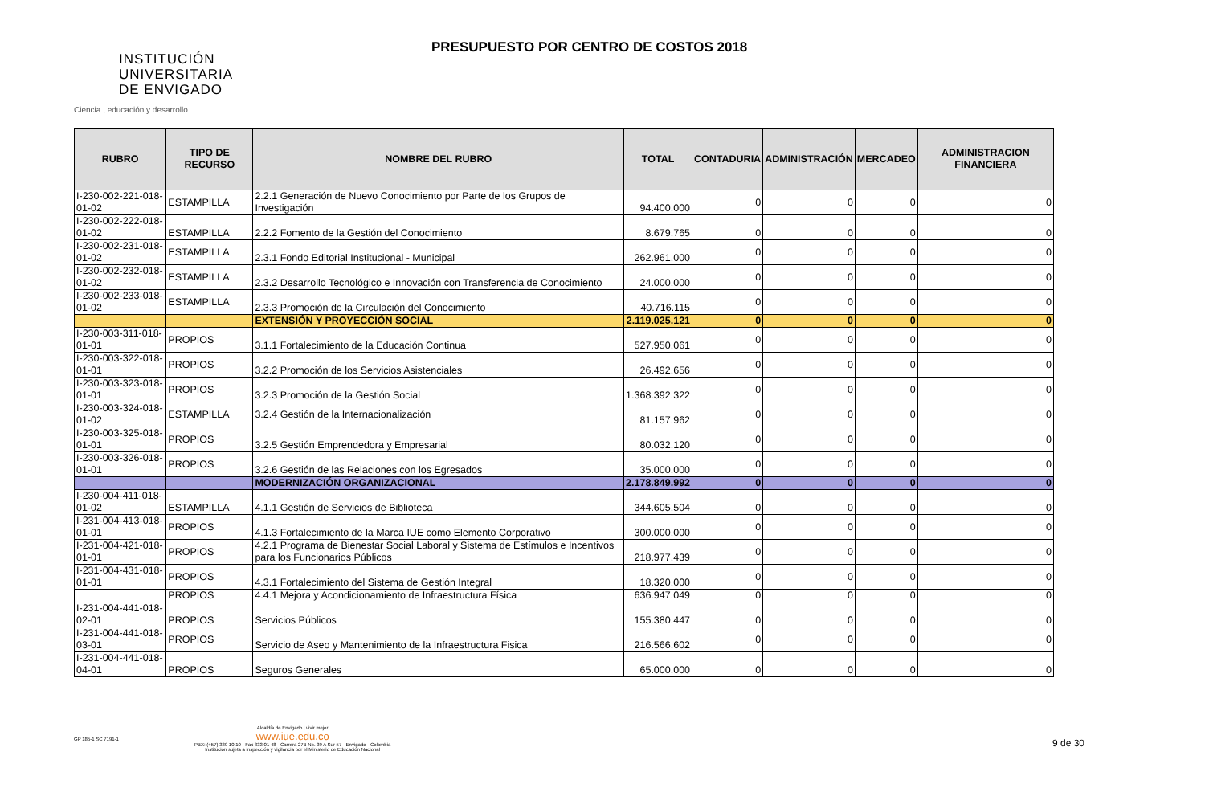INSTITUCIÓN
UNIVERSITARIA
DE ENVIGADO
Ciencia , educación y desarrollo
PRESUPUESTO POR CENTRO DE COSTOS 2018
| RUBRO | TIPO DE RECURSO | NOMBRE DEL RUBRO | TOTAL | CONTADURIA | ADMINISTRACIÓN | MERCADEO | ADMINISTRACION FINANCIERA |
| --- | --- | --- | --- | --- | --- | --- | --- |
| I-230-002-221-018-01-02 | ESTAMPILLA | 2.2.1 Generación de Nuevo Conocimiento por Parte de los Grupos de Investigación | 94.400.000 | 0 | 0 | 0 | 0 |
| I-230-002-222-018-01-02 | ESTAMPILLA | 2.2.2 Fomento de la Gestión del Conocimiento | 8.679.765 | 0 | 0 | 0 | 0 |
| I-230-002-231-018-01-02 | ESTAMPILLA | 2.3.1 Fondo Editorial Institucional - Municipal | 262.961.000 | 0 | 0 | 0 | 0 |
| I-230-002-232-018-01-02 | ESTAMPILLA | 2.3.2 Desarrollo Tecnológico e Innovación con Transferencia de Conocimiento | 24.000.000 | 0 | 0 | 0 | 0 |
| I-230-002-233-018-01-02 | ESTAMPILLA | 2.3.3 Promoción de la Circulación del Conocimiento | 40.716.115 | 0 | 0 | 0 | 0 |
| | | EXTENSIÓN Y PROYECCIÓN SOCIAL | 2.119.025.121 | 0 | 0 | 0 | 0 |
| I-230-003-311-018-01-01 | PROPIOS | 3.1.1 Fortalecimiento de la Educación Continua | 527.950.061 | 0 | 0 | 0 | 0 |
| I-230-003-322-018-01-01 | PROPIOS | 3.2.2 Promoción de los Servicios Asistenciales | 26.492.656 | 0 | 0 | 0 | 0 |
| I-230-003-323-018-01-01 | PROPIOS | 3.2.3 Promoción de la Gestión Social | 1.368.392.322 | 0 | 0 | 0 | 0 |
| I-230-003-324-018-01-02 | ESTAMPILLA | 3.2.4 Gestión de la Internacionalización | 81.157.962 | 0 | 0 | 0 | 0 |
| I-230-003-325-018-01-01 | PROPIOS | 3.2.5 Gestión Emprendedora y Empresarial | 80.032.120 | 0 | 0 | 0 | 0 |
| I-230-003-326-018-01-01 | PROPIOS | 3.2.6 Gestión de las Relaciones con los Egresados | 35.000.000 | 0 | 0 | 0 | 0 |
| | | MODERNIZACIÓN ORGANIZACIONAL | 2.178.849.992 | 0 | 0 | 0 | 0 |
| I-230-004-411-018-01-02 | ESTAMPILLA | 4.1.1 Gestión de Servicios de Biblioteca | 344.605.504 | 0 | 0 | 0 | 0 |
| I-231-004-413-018-01-01 | PROPIOS | 4.1.3 Fortalecimiento de la Marca IUE como Elemento Corporativo | 300.000.000 | 0 | 0 | 0 | 0 |
| I-231-004-421-018-01-01 | PROPIOS | 4.2.1 Programa de Bienestar Social Laboral y Sistema de Estímulos e Incentivos para los Funcionarios Públicos | 218.977.439 | 0 | 0 | 0 | 0 |
| I-231-004-431-018-01-01 | PROPIOS | 4.3.1 Fortalecimiento del Sistema de Gestión Integral | 18.320.000 | 0 | 0 | 0 | 0 |
| | PROPIOS | 4.4.1 Mejora y Acondicionamiento de Infraestructura Física | 636.947.049 | 0 | 0 | 0 | 0 |
| I-231-004-441-018-02-01 | PROPIOS | Servicios Públicos | 155.380.447 | 0 | 0 | 0 | 0 |
| I-231-004-441-018-03-01 | PROPIOS | Servicio de Aseo y Mantenimiento de la Infraestructura Fisica | 216.566.602 | 0 | 0 | 0 | 0 |
| I-231-004-441-018-04-01 | PROPIOS | Seguros Generales | 65.000.000 | 0 | 0 | 0 | 0 |
GP 185-1 SC 7191-1
Alcaldía de Envigado | vivir mejor
www.iue.edu.co
PBX: (+57) 339 10 10 - Fax 333 01 48 - Carrera 27B No. 39 A Sur 57 - Envigado - Colombia
Institución sujeta a inspección y vigilancia por el Ministerio de Educación Nacional
9 de 30